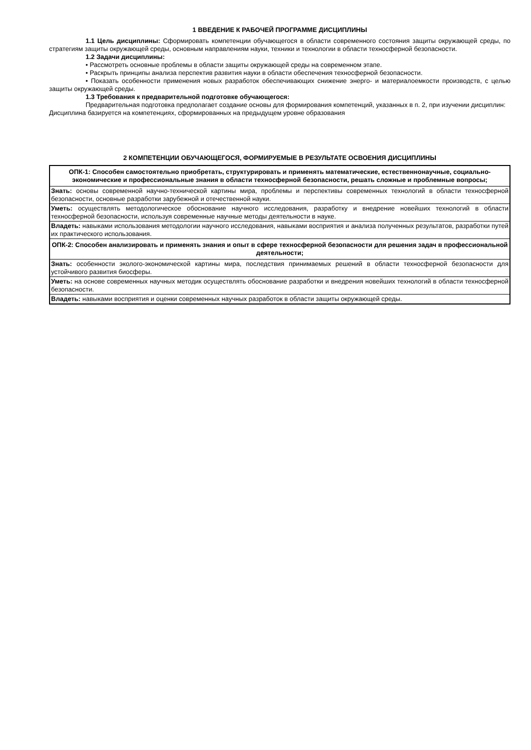1 ВВЕДЕНИЕ К РАБОЧЕЙ ПРОГРАММЕ ДИСЦИПЛИНЫ
1.1 Цель дисциплины: Сформировать компетенции обучающегося в области современного состояния защиты окружающей среды, по стратегиям защиты окружающей среды, основным направлениям науки, техники и технологии в области техносферной безопасности.
1.2 Задачи дисциплины:
• Рассмотреть основные проблемы в области защиты окружающей среды на современном этапе.
• Раскрыть принципы анализа перспектив развития науки в области обеспечения техносферной безопасности.
• Показать особенности применения новых разработок обеспечивающих снижение энерго- и материалоемкости производств, с целью защиты окружающей среды.
1.3 Требования к предварительной подготовке обучающегося:
Предварительная подготовка предполагает создание основы для формирования компетенций, указанных в п. 2, при изучении дисциплин:
Дисциплина базируется на компетенциях, сформированных на предыдущем уровне образования
2 КОМПЕТЕНЦИИ ОБУЧАЮЩЕГОСЯ, ФОРМИРУЕМЫЕ В РЕЗУЛЬТАТЕ ОСВОЕНИЯ ДИСЦИПЛИНЫ
| ОПК-1: Способен самостоятельно приобретать, структурировать и применять математические, естественнонаучные, социально-экономические и профессиональные знания в области техносферной безопасности, решать сложные и проблемные вопросы; |
| Знать: основы современной научно-технической картины мира, проблемы и перспективы современных технологий в области техносферной безопасности, основные разработки зарубежной и отечественной науки. |
| Уметь: осуществлять методологическое обоснование научного исследования, разработку и внедрение новейших технологий в области техносферной безопасности, используя современные научные методы деятельности в науке. |
| Владеть: навыками использования методологии научного исследования, навыками восприятия и анализа полученных результатов, разработки путей их практического использования. |
| ОПК-2: Способен анализировать и применять знания и опыт в сфере техносферной безопасности для решения задач в профессиональной деятельности; |
| Знать: особенности эколого-экономической картины мира, последствия принимаемых решений в области техносферной безопасности для устойчивого развития биосферы. |
| Уметь: на основе современных научных методик осуществлять обоснование разработки и внедрения новейших технологий в области техносферной безопасности. |
| Владеть: навыками восприятия и оценки современных научных разработок в области защиты окружающей среды. |